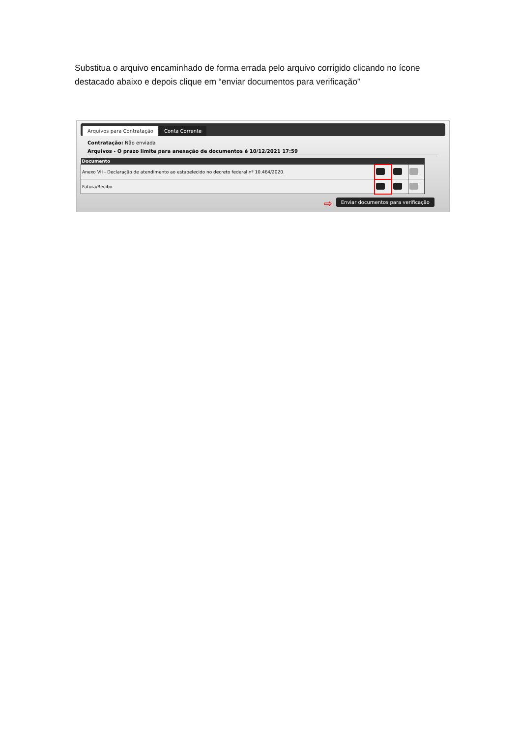Substitua o arquivo encaminhado de forma errada pelo arquivo corrigido clicando no ícone destacado abaixo e depois clique em “enviar documentos para verificação”
Arquivos para Contratação Conta Corrente
Contratação: Não enviada
Arquivos - O prazo limite para anexação de documentos é 10/12/2021 17:59
| Documento | | | |
| --- | --- | --- | --- |
| Anexo VII - Declaração de atendimento ao estabelecido no decreto federal nº 10.464/2020. | | | |
| Fatura/Recibo | | | |
Enviar documentos para verificação
⇨